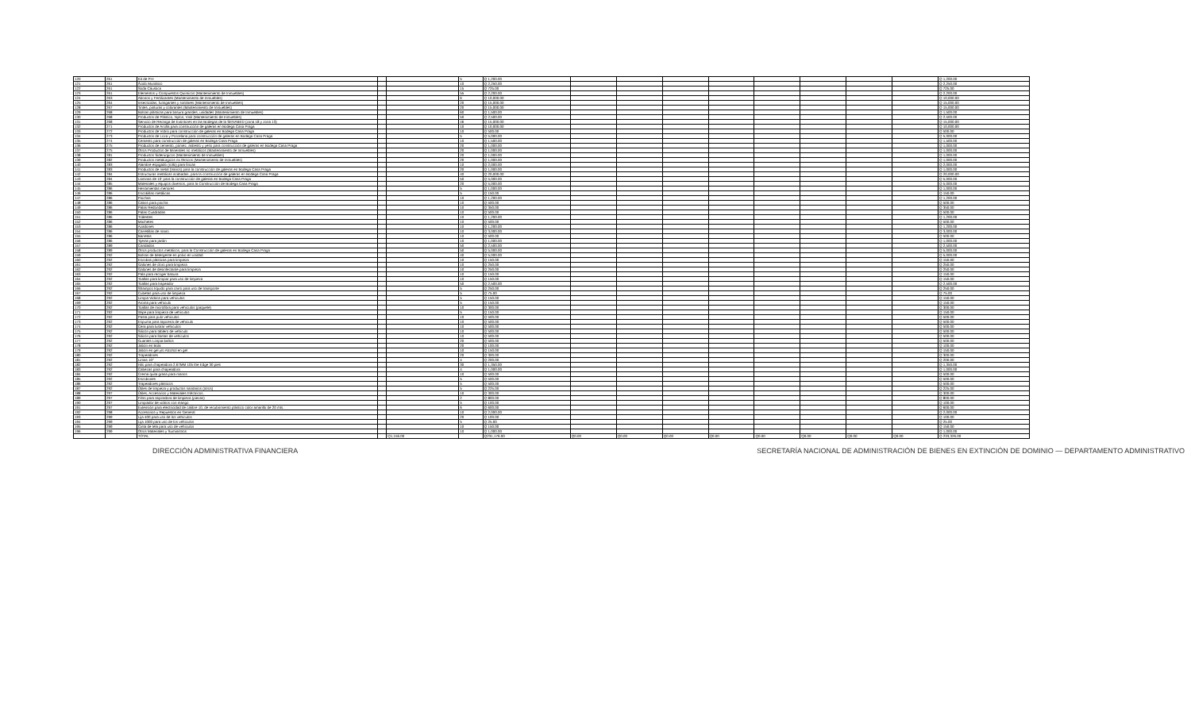| 120 | 261 | Kit de PH- | | | 5 | Q 1,200.00 | | | | | | | | | Q 1,200.00 |
| 121 | 261 | Ácido Muriático | | | 10 | Q 2,250.00 | | | | | | | | | Q 2,250.00 |
| 122 | 261 | Soda Cáustica | | | 15 | Q 725.00 | | | | | | | | | Q 725.00 |
| 123 | 261 | Elementos y Compuestos Químicos (Mantenimiento de Inmuebles) | | | 55 | Q 2,200.00 | | | | | | | | | Q 2,200.00 |
| 124 | 263 | Abonos y Fertilizantes (Mantenimiento de Inmuebles) | | | 6 | Q 10,000.00 | | | | | | | | | Q 10,000.00 |
| 125 | 264 | Insecticidas, fumigantes y similares (Mantenimiento de Inmuebles) | | | 20 | Q 15,000.00 | | | | | | | | | Q 15,000.00 |
| 128 | 267 | Tintes, pinturas y colorantes (Mantenimiento de Inmuebles) | | | 20 | Q 15,000.00 | | | | | | | | | Q 15,000.00 |
| 129 | 268 | Bolsas plásticas para basura grandes, unidades (Mantenimiento de Inmuebles) | | | 60 | Q 1,500.00 | | | | | | | | | Q 1,500.00 |
| 130 | 268 | Productos de Plástico, Nylon, Vinil (Mantenimiento de Inmuebles) | | | 50 | Q 2,500.00 | | | | | | | | | Q 2,500.00 |
| 131 | 268 | Servicio de Recarga de Extintores en las Bodegas de la SENABED (zona 18 y zona 13) | | | 46 | Q 15,000.00 | | | | | | | | | Q 15,000.00 |
| 132 | 271 | Productos de Arcilla para construcción de galeras en Bodega Casa Praga | | | 10 | Q 10,000.00 | | | | | | | | | Q 10,000.00 |
| 133 | 272 | Productos de Vidrio para construcción de galeras en Bodega Casa Praga | | | 10 | Q 500.00 | | | | | | | | | Q 500.00 |
| 134 | 273 | Productos de Loza y Porcelana para construcción de galeras en Bodega Casa Praga | | | 5 | Q 5,000.00 | | | | | | | | | Q 5,000.00 |
| 135 | 274 | Cemento para construcción de galeras en Bodega Casa Praga | | | 10 | Q 1,500.00 | | | | | | | | | Q 1,500.00 |
| 136 | 275 | Productos de cemento, pómez, asbesto y yeso para construcción de galeras en Bodega Casa Praga | | | 20 | Q 1,000.00 | | | | | | | | | Q 1,000.00 |
| 137 | 275 | Otros Productos de Minerales no metálicos (Mantenimiento de Inmuebles) | | | 20 | Q 1,000.00 | | | | | | | | | Q 1,000.00 |
| 138 | 281 | Productos Siderúrgicos (Mantenimiento de Inmuebles) | | | 20 | Q 1,000.00 | | | | | | | | | Q 1,000.00 |
| 139 | 282 | Productos metalúrgicos no férricos (Mantenimiento de Inmuebles) | | | 20 | Q 1,000.00 | | | | | | | | | Q 1,000.00 |
| 140 | 283 | Alambre espigado (rollo) para fincas | | | 10 | Q 2,000.00 | | | | | | | | | Q 2,000.00 |
| 141 | 283 | Productos de metal (Varios) para la construcción de galeras en Bodega Casa Praga | | | 20 | Q 1,000.00 | | | | | | | | | Q 1,000.00 |
| 142 | 284 | Estructuras metálicas acabadas, para la construcción de galeras en Bodega Casa Praga | | | 40 | Q 20,000.00 | | | | | | | | | Q 20,000.00 |
| 143 | 284 | Laminas de 10' para la construcción de galeras en Bodega Casa Praga | | | 50 | Q 5,000.00 | | | | | | | | | Q 5,000.00 |
| 144 | 285 | Materiales y equipos diversos, para la Construcción de Bodega Casa Praga | | | 20 | Q 5,000.00 | | | | | | | | | Q 5,000.00 |
| 145 | 286 | Herramientas menores | | | 5 | Q 1,000.00 | | | | | | | | | Q 1,000.00 |
| 146 | 286 | Escobillas metálicas | | | 5 | Q 150.00 | | | | | | | | | Q 150.00 |
| 147 | 286 | Piochas | | | 10 | Q 1,200.00 | | | | | | | | | Q 1,200.00 |
| 148 | 286 | Cabos para piocha | | | 10 | Q 500.00 | | | | | | | | | Q 500.00 |
| 149 | 286 | Palas Redondas | | | 10 | Q 350.00 | | | | | | | | | Q 350.00 |
| 150 | 286 | Palas Cuadradas | | | 10 | Q 500.00 | | | | | | | | | Q 500.00 |
| 151 | 286 | Tridentes | | | 10 | Q 1,200.00 | | | | | | | | | Q 1,200.00 |
| 152 | 286 | Machetes | | | 10 | Q 500.00 | | | | | | | | | Q 500.00 |
| 153 | 286 | Azadones | | | 10 | Q 1,200.00 | | | | | | | | | Q 1,200.00 |
| 154 | 286 | Carretillas de mano | | | 10 | Q 3,000.00 | | | | | | | | | Q 3,000.00 |
| 155 | 286 | Barretas | | | 10 | Q 500.00 | | | | | | | | | Q 500.00 |
| 156 | 286 | Tijeras para jardín | | | 10 | Q 1,000.00 | | | | | | | | | Q 1,000.00 |
| 157 | 289 | Candados | | | 50 | Q 2,500.00 | | | | | | | | | Q 2,500.00 |
| 158 | 289 | Otros productos metálicos, para la Construcción de galeras en Bodega Casa Praga | | | 50 | Q 5,000.00 | | | | | | | | | Q 5,000.00 |
| 159 | 292 | Bolsas de detergente en polvo en unidad | | | 40 | Q 5,000.00 | | | | | | | | | Q 5,000.00 |
| 160 | 292 | Escobas plásticas para limpieza | | | 10 | Q 150.00 | | | | | | | | | Q 150.00 |
| 161 | 292 | Galones de cloro para limpieza | | | 10 | Q 250.00 | | | | | | | | | Q 250.00 |
| 162 | 292 | Galones de desinfectante para limpieza | | | 10 | Q 250.00 | | | | | | | | | Q 250.00 |
| 163 | 292 | Pala para recoger basura | | | 10 | Q 150.00 | | | | | | | | | Q 150.00 |
| 164 | 292 | Toallas para limpiar para uso de limpieza | | | 10 | Q 150.00 | | | | | | | | | Q 150.00 |
| 165 | 292 | Toallas para trapeador | | | 50 | Q 2,500.00 | | | | | | | | | Q 2,500.00 |
| 166 | 292 | Shampoo líquido para carro para uso de transporte | | | 5 | Q 250.00 | | | | | | | | | Q 250.00 |
| 167 | 292 | Cubetas para uso de limpieza | | | 5 | Q 75.00 | | | | | | | | | Q 75.00 |
| 168 | 292 | Limpia Vidrios para vehículos | | | 5 | Q 150.00 | | | | | | | | | Q 150.00 |
| 169 | 292 | Aroma para vehículo | | | 5 | Q 150.00 | | | | | | | | | Q 150.00 |
| 170 | 292 | Toallas de microfibra para vehículos (paquete) | | | 10 | Q 300.00 | | | | | | | | | Q 300.00 |
| 171 | 292 | Wipe para limpieza de vehículos | | | 5 | Q 150.00 | | | | | | | | | Q 150.00 |
| 172 | 292 | Pasta para pulir vehículos | | | 10 | Q 500.00 | | | | | | | | | Q 500.00 |
| 173 | 292 | Espuma para tapicería de vehículo | | | 10 | Q 500.00 | | | | | | | | | Q 500.00 |
| 174 | 292 | Cera para lustrar vehículos | | | 10 | Q 500.00 | | | | | | | | | Q 500.00 |
| 175 | 292 | Silicón para tablero de vehículo | | | 10 | Q 500.00 | | | | | | | | | Q 500.00 |
| 176 | 292 | Silicón para llantas de vehículos | | | 10 | Q 500.00 | | | | | | | | | Q 500.00 |
| 177 | 292 | Guantes Limpia baños | | | 20 | Q 500.00 | | | | | | | | | Q 500.00 |
| 178 | 292 | Jabón en Bola | | | 20 | Q 100.00 | | | | | | | | | Q 100.00 |
| 179 | 292 | Jabón en gel y/o Alcohol en gel | | | 10 | Q 150.00 | | | | | | | | | Q 150.00 |
| 180 | 292 | Trapeadores | | | 20 | Q 300.00 | | | | | | | | | Q 300.00 |
| 181 | 292 | Limas 10" | | | 4 | Q 200.00 | | | | | | | | | Q 200.00 |
| 182 | 292 | Hilo para chapeadora 2.67MM 105 the Edge 30 pies | | | 30 | Q 1,350.00 | | | | | | | | | Q 1,350.00 |
| 183 | 292 | Cabezas para chapeadora | | | 4 | Q 1,000.00 | | | | | | | | | Q 1,000.00 |
| 184 | 292 | Crema quita grasa para manos | | | 10 | Q 500.00 | | | | | | | | | Q 500.00 |
| 185 | 292 | Escobones | | | 5 | Q 500.00 | | | | | | | | | Q 500.00 |
| 186 | 292 | Trapeadores plásticos | | | 5 | Q 500.00 | | | | | | | | | Q 500.00 |
| 187 | 292 | Útiles de limpieza y productos sanitarios (otros) | | | 5 | Q 225.00 | | | | | | | | | Q 225.00 |
| 188 | 297 | Útiles, Accesorios y Materiales Eléctricos. | | | 10 | Q 300.00 | | | | | | | | | Q 300.00 |
| 189 | 297 | Filtro para aspiradora de limpieza (piezas) | | | 2 | Q 800.00 | | | | | | | | | Q 800.00 |
| 190 | 297 | Limpiador de vidrios con mango | | | 5 | Q 100.00 | | | | | | | | | Q 100.00 |
| 191 | 297 | Extensión para electricidad de calibre 10, de recubrimiento plástico color amarillo de 20 mts. | | | 6 | Q 600.00 | | | | | | | | | Q 600.00 |
| 192 | 298 | Accesorios y Repuestos en General | | | 10 | Q 2,000.00 | | | | | | | | | Q 2,000.00 |
| 193 | 299 | Lija 400 para uso de los vehículos | | | 20 | Q 100.00 | | | | | | | | | Q 100.00 |
| 194 | 299 | Lija 1000 para uso de los vehículos | | | 5 | Q 25.00 | | | | | | | | | Q 25.00 |
| 195 | 299 | Cinta de tela para uso de vehículos | | | 10 | Q 150.00 | | | | | | | | | Q 150.00 |
| 196 | 299 | Otros Materiales y Suministros | | | 10 | Q 1,000.00 | | | | | | | | | Q 1,000.00 |
| | | TOTAL | | Q1,156.00 | | Q231,176.00 | Q0.00 | Q0.00 | Q0.00 | Q0.00 | Q0.00 | Q0.00 | Q0.00 | Q0.00 | Q 233,326.00 |
DIRECCIÓN ADMINISTRATIVA FINANCIERA SECRETARÍA NACIONAL DE ADMINISTRACIÓN DE BIENES EN EXTINCIÓN DE DOMINIO — DEPARTAMENTO ADMINISTRATIVO